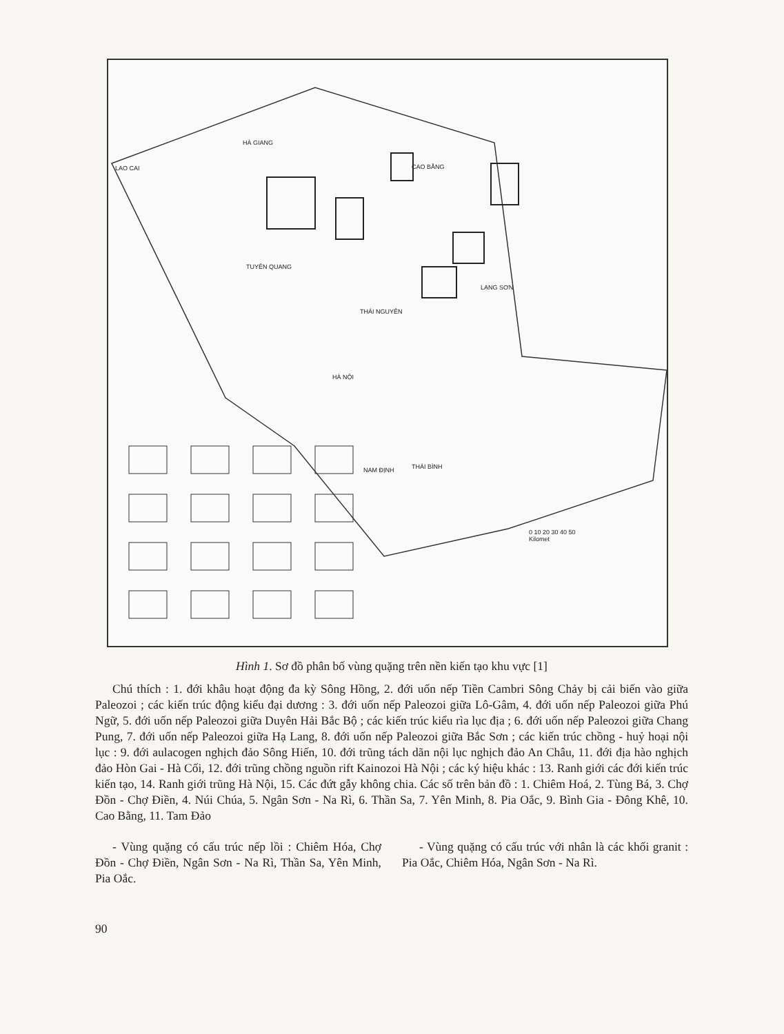LAO CAI
HÀ GIANG
CAO BẰNG
TUYÊN QUANG
THÁI NGUYÊN
LẠNG SƠN
HÀ NỘI
NAM ĐỊNH THÁI BÌNH
0 10 20 30 40 50
Kilomet
Hình 1. Sơ đồ phân bố vùng quặng trên nền kiến tạo khu vực [1]
Chú thích : 1. đới khâu hoạt động đa kỳ Sông Hồng, 2. đới uốn nếp Tiền Cambri Sông Chảy bị cải biến vào giữa Paleozoi ; các kiến trúc động kiểu đại dương : 3. đới uốn nếp Paleozoi giữa Lô-Gâm, 4. đới uốn nếp Paleozoi giữa Phú Ngữ, 5. đới uốn nếp Paleozoi giữa Duyên Hải Bắc Bộ ; các kiến trúc kiểu rìa lục địa ; 6. đới uốn nếp Paleozoi giữa Chang Pung, 7. đới uốn nếp Paleozoi giữa Hạ Lang, 8. đới uốn nếp Paleozoi giữa Bắc Sơn ; các kiến trúc chồng - huỷ hoại nội lục : 9. đới aulacogen nghịch đảo Sông Hiến, 10. đới trũng tách dãn nội lục nghịch đảo An Châu, 11. đới địa hào nghịch đảo Hòn Gai - Hà Cối, 12. đới trũng chồng nguồn rift Kainozoi Hà Nội ; các ký hiệu khác : 13. Ranh giới các đới kiến trúc kiến tạo, 14. Ranh giới trũng Hà Nội, 15. Các đứt gẫy không chia. Các số trên bản đồ : 1. Chiêm Hoá, 2. Tùng Bá, 3. Chợ Đồn - Chợ Điền, 4. Núi Chúa, 5. Ngân Sơn - Na Rì, 6. Thần Sa, 7. Yên Minh, 8. Pia Oắc, 9. Bình Gia - Đông Khê, 10. Cao Bằng, 11. Tam Đảo
- Vùng quặng có cấu trúc nếp lồi : Chiêm Hóa, Chợ Đồn - Chợ Điền, Ngân Sơn - Na Rì, Thần Sa, Yên Minh, Pia Oắc.
- Vùng quặng có cấu trúc với nhân là các khối granit : Pia Oắc, Chiêm Hóa, Ngân Sơn - Na Rì.
90